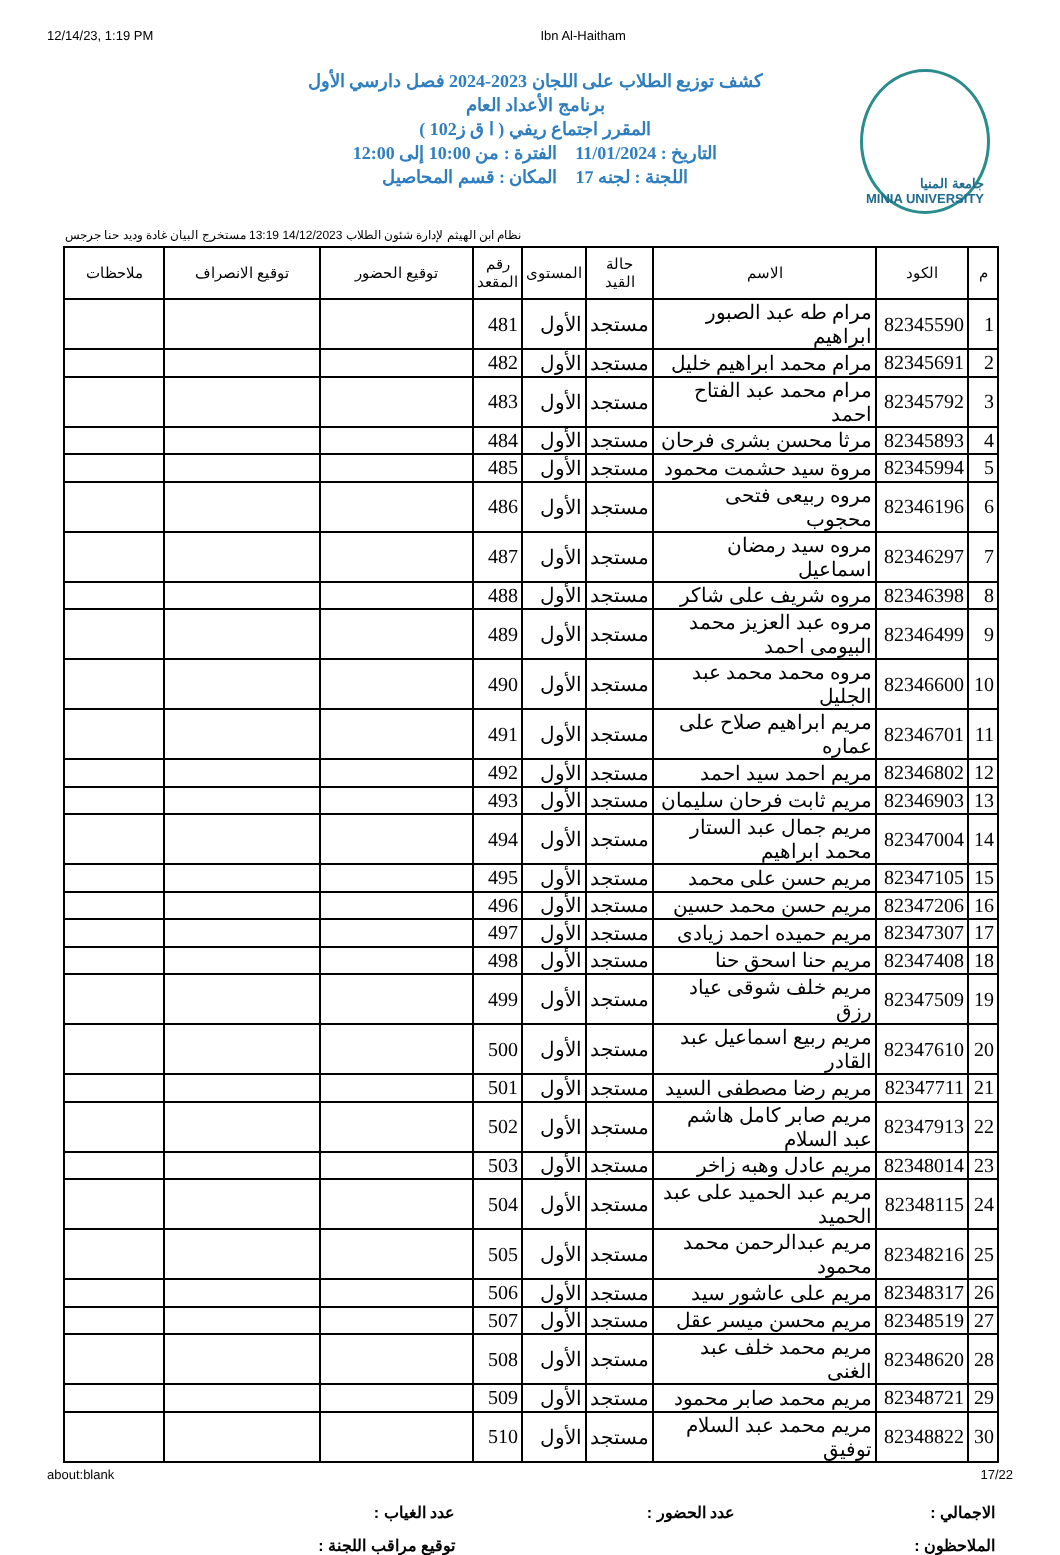12/14/23, 1:19 PM Ibn Al-Haitham
جامعة المنيا
MINIA UNIVERSITY
كشف توزيع الطلاب على اللجان 2023-2024 فصل دارسي الأول
برنامج الأعداد العام
المقرر اجتماع ريفي ( ا ق ز102 )
التاريخ : 11/01/2024 الفترة : من 10:00 إلى 12:00
اللجنة : لجنه 17 المكان : قسم المحاصيل
نظام ابن الهيثم لإدارة شئون الطلاب 14/12/2023 13:19 مستخرج البيان غادة وديد حنا جرجس
| م | الكود | الاسم | حالة القيد | المستوى | رقم المقعد | توقيع الحضور | توقيع الانصراف | ملاحظات |
| --- | --- | --- | --- | --- | --- | --- | --- | --- |
| 1 | 82345590 | مرام طه عبد الصبور ابراهيم | مستجد | الأول | 481 | | | |
| 2 | 82345691 | مرام محمد ابراهيم خليل | مستجد | الأول | 482 | | | |
| 3 | 82345792 | مرام محمد عبد الفتاح احمد | مستجد | الأول | 483 | | | |
| 4 | 82345893 | مرثا محسن بشرى فرحان | مستجد | الأول | 484 | | | |
| 5 | 82345994 | مروة سيد حشمت محمود | مستجد | الأول | 485 | | | |
| 6 | 82346196 | مروه ربيعى فتحى محجوب | مستجد | الأول | 486 | | | |
| 7 | 82346297 | مروه سيد رمضان اسماعيل | مستجد | الأول | 487 | | | |
| 8 | 82346398 | مروه شريف على شاكر | مستجد | الأول | 488 | | | |
| 9 | 82346499 | مروه عبد العزيز محمد البيومى احمد | مستجد | الأول | 489 | | | |
| 10 | 82346600 | مروه محمد محمد عبد الجليل | مستجد | الأول | 490 | | | |
| 11 | 82346701 | مريم ابراهيم صلاح على عماره | مستجد | الأول | 491 | | | |
| 12 | 82346802 | مريم احمد سيد احمد | مستجد | الأول | 492 | | | |
| 13 | 82346903 | مريم ثابت فرحان سليمان | مستجد | الأول | 493 | | | |
| 14 | 82347004 | مريم جمال عبد الستار محمد ابراهيم | مستجد | الأول | 494 | | | |
| 15 | 82347105 | مريم حسن على محمد | مستجد | الأول | 495 | | | |
| 16 | 82347206 | مريم حسن محمد حسين | مستجد | الأول | 496 | | | |
| 17 | 82347307 | مريم حميده احمد زيادى | مستجد | الأول | 497 | | | |
| 18 | 82347408 | مريم حنا اسحق حنا | مستجد | الأول | 498 | | | |
| 19 | 82347509 | مريم خلف شوقى عياد رزق | مستجد | الأول | 499 | | | |
| 20 | 82347610 | مريم ربيع اسماعيل عبد القادر | مستجد | الأول | 500 | | | |
| 21 | 82347711 | مريم رضا مصطفى السيد | مستجد | الأول | 501 | | | |
| 22 | 82347913 | مريم صابر كامل هاشم عبد السلام | مستجد | الأول | 502 | | | |
| 23 | 82348014 | مريم عادل وهبه زاخر | مستجد | الأول | 503 | | | |
| 24 | 82348115 | مريم عبد الحميد على عبد الحميد | مستجد | الأول | 504 | | | |
| 25 | 82348216 | مريم عبدالرحمن محمد محمود | مستجد | الأول | 505 | | | |
| 26 | 82348317 | مريم على عاشور سيد | مستجد | الأول | 506 | | | |
| 27 | 82348519 | مريم محسن ميسر عقل | مستجد | الأول | 507 | | | |
| 28 | 82348620 | مريم محمد خلف عبد الغنى | مستجد | الأول | 508 | | | |
| 29 | 82348721 | مريم محمد صابر محمود | مستجد | الأول | 509 | | | |
| 30 | 82348822 | مريم محمد عبد السلام توفيق | مستجد | الأول | 510 | | | |
الاجمالي : عدد الحضور : عدد الغياب : الملاحظون : توقيع مراقب اللجنة :
about:blank 17/22